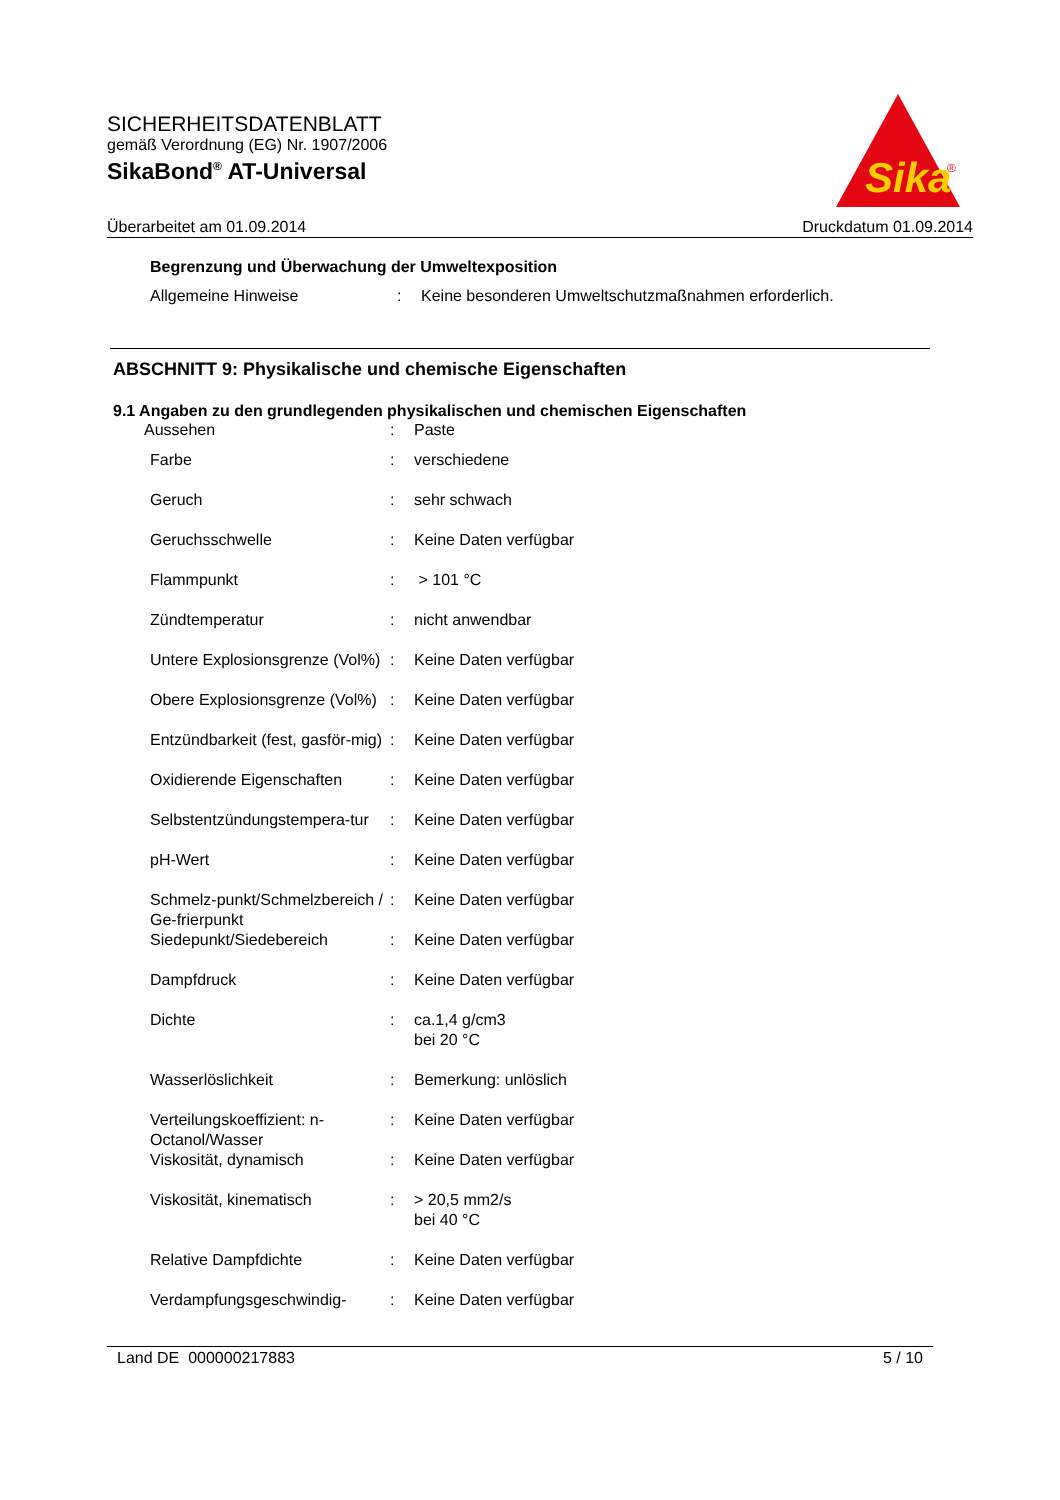SICHERHEITSDATENBLATT
gemäß Verordnung (EG) Nr. 1907/2006
SikaBond<sup>®</sup> AT-Universal
Sika
®
Überarbeitet am 01.09.2014 Druckdatum 01.09.2014
Begrenzung und Überwachung der Umweltexposition
| Allgemeine Hinweise | : | Keine besonderen Umweltschutzmaßnahmen erforderlich. |
ABSCHNITT 9: Physikalische und chemische Eigenschaften
9.1 Angaben zu den grundlegenden physikalischen und chemischen Eigenschaften
| Aussehen | : | Paste |
| Farbe | : | verschiedene |
| Geruch | : | sehr schwach |
| Geruchsschwelle | : | Keine Daten verfügbar |
| Flammpunkt | : | > 101 °C |
| Zündtemperatur | : | nicht anwendbar |
| Untere Explosionsgrenze (Vol%) | : | Keine Daten verfügbar |
| Obere Explosionsgrenze (Vol%) | : | Keine Daten verfügbar |
| Entzündbarkeit (fest, gasför-mig) | : | Keine Daten verfügbar |
| Oxidierende Eigenschaften | : | Keine Daten verfügbar |
| Selbstentzündungstempera-tur | : | Keine Daten verfügbar |
| pH-Wert | : | Keine Daten verfügbar |
| Schmelz-punkt/Schmelzbereich / Ge-frierpunkt | : | Keine Daten verfügbar |
| Siedepunkt/Siedebereich | : | Keine Daten verfügbar |
| Dampfdruck | : | Keine Daten verfügbar |
| Dichte | : | ca.1,4 g/cm3 bei 20 °C |
| Wasserlöslichkeit | : | Bemerkung: unlöslich |
| Verteilungskoeffizient: n-Octanol/Wasser | : | Keine Daten verfügbar |
| Viskosität, dynamisch | : | Keine Daten verfügbar |
| Viskosität, kinematisch | : | > 20,5 mm2/s bei 40 °C |
| Relative Dampfdichte | : | Keine Daten verfügbar |
| Verdampfungsgeschwindig- | : | Keine Daten verfügbar |
Land DE 000000217883 5 / 10